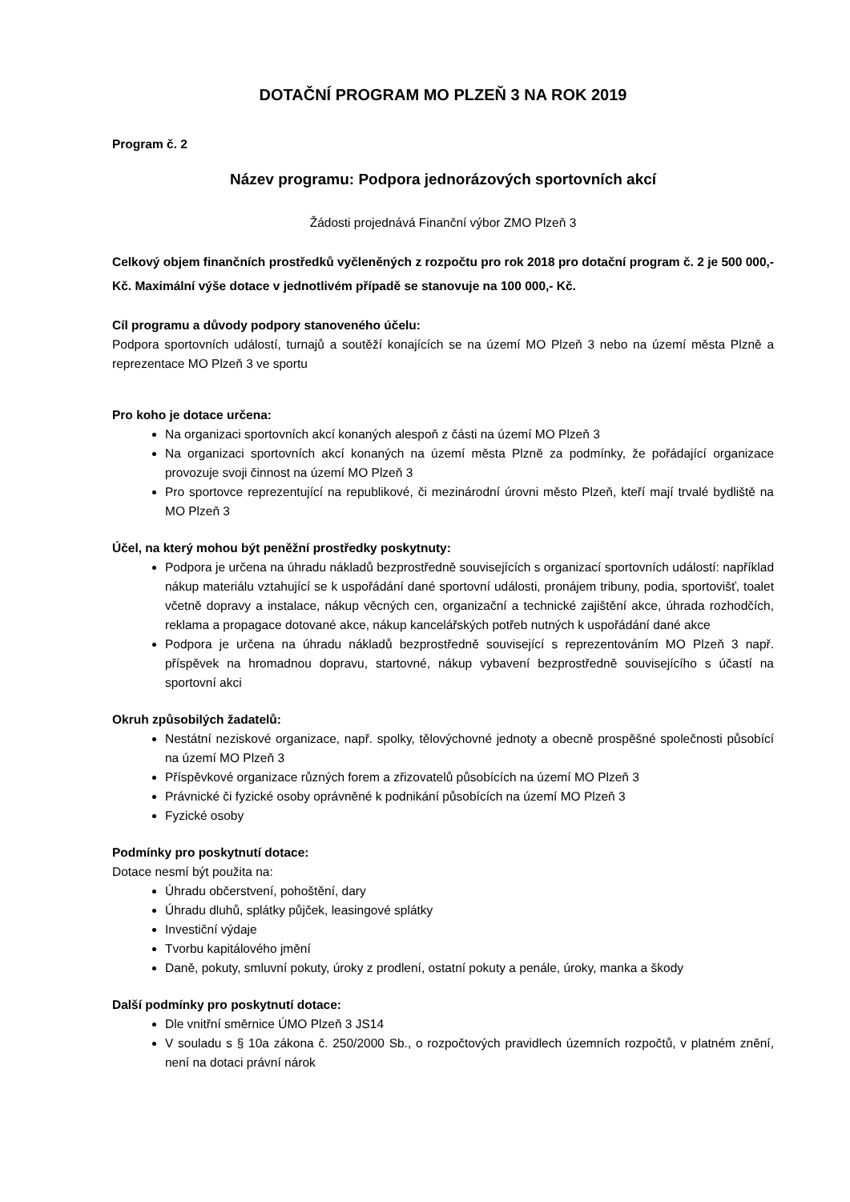DOTAČNÍ PROGRAM MO PLZEŇ 3 NA ROK 2019
Program č. 2
Název programu: Podpora jednorázových sportovních akcí
Žádosti projednává Finanční výbor ZMO Plzeň 3
Celkový objem finančních prostředků vyčleněných z rozpočtu pro rok 2018 pro dotační program č. 2 je 500 000,- Kč. Maximální výše dotace v jednotlivém případě se stanovuje na 100 000,- Kč.
Cíl programu a důvody podpory stanoveného účelu:
Podpora sportovních událostí, turnajů a soutěží konajících se na území MO Plzeň 3 nebo na území města Plzně a reprezentace MO Plzeň 3 ve sportu
Pro koho je dotace určena:
Na organizaci sportovních akcí konaných alespoň z části na území MO Plzeň 3
Na organizaci sportovních akcí konaných na území města Plzně za podmínky, že pořádající organizace provozuje svoji činnost na území MO Plzeň 3
Pro sportovce reprezentující na republikové, či mezinárodní úrovni město Plzeň, kteří mají trvalé bydliště na MO Plzeň 3
Účel, na který mohou být peněžní prostředky poskytnuty:
Podpora je určena na úhradu nákladů bezprostředně souvisejících s organizací sportovních událostí: například nákup materiálu vztahující se k uspořádání dané sportovní události, pronájem tribuny, podia, sportovišť, toalet včetně dopravy a instalace, nákup věcných cen, organizační a technické zajištění akce, úhrada rozhodčích, reklama a propagace dotované akce, nákup kancelářských potřeb nutných k uspořádání dané akce
Podpora je určena na úhradu nákladů bezprostředně související s reprezentováním MO Plzeň 3 např. příspěvek na hromadnou dopravu, startovné, nákup vybavení bezprostředně souvisejícího s účastí na sportovní akci
Okruh způsobilých žadatelů:
Nestátní neziskové organizace, např. spolky, tělovýchovné jednoty a obecně prospěšné společnosti působící na území MO Plzeň 3
Příspěvkové organizace různých forem a zřizovatelů působících na území MO Plzeň 3
Právnické či fyzické osoby oprávněné k podnikání působících na území MO Plzeň 3
Fyzické osoby
Podmínky pro poskytnutí dotace:
Dotace nesmí být použita na:
Úhradu občerstvení, pohoštění, dary
Úhradu dluhů, splátky půjček, leasingové splátky
Investiční výdaje
Tvorbu kapitálového jmění
Daně, pokuty, smluvní pokuty, úroky z prodlení, ostatní pokuty a penále, úroky, manka a škody
Další podmínky pro poskytnutí dotace:
Dle vnitřní směrnice ÚMO Plzeň 3 JS14
V souladu s § 10a zákona č. 250/2000 Sb., o rozpočtových pravidlech územních rozpočtů, v platném znění, není na dotaci právní nárok